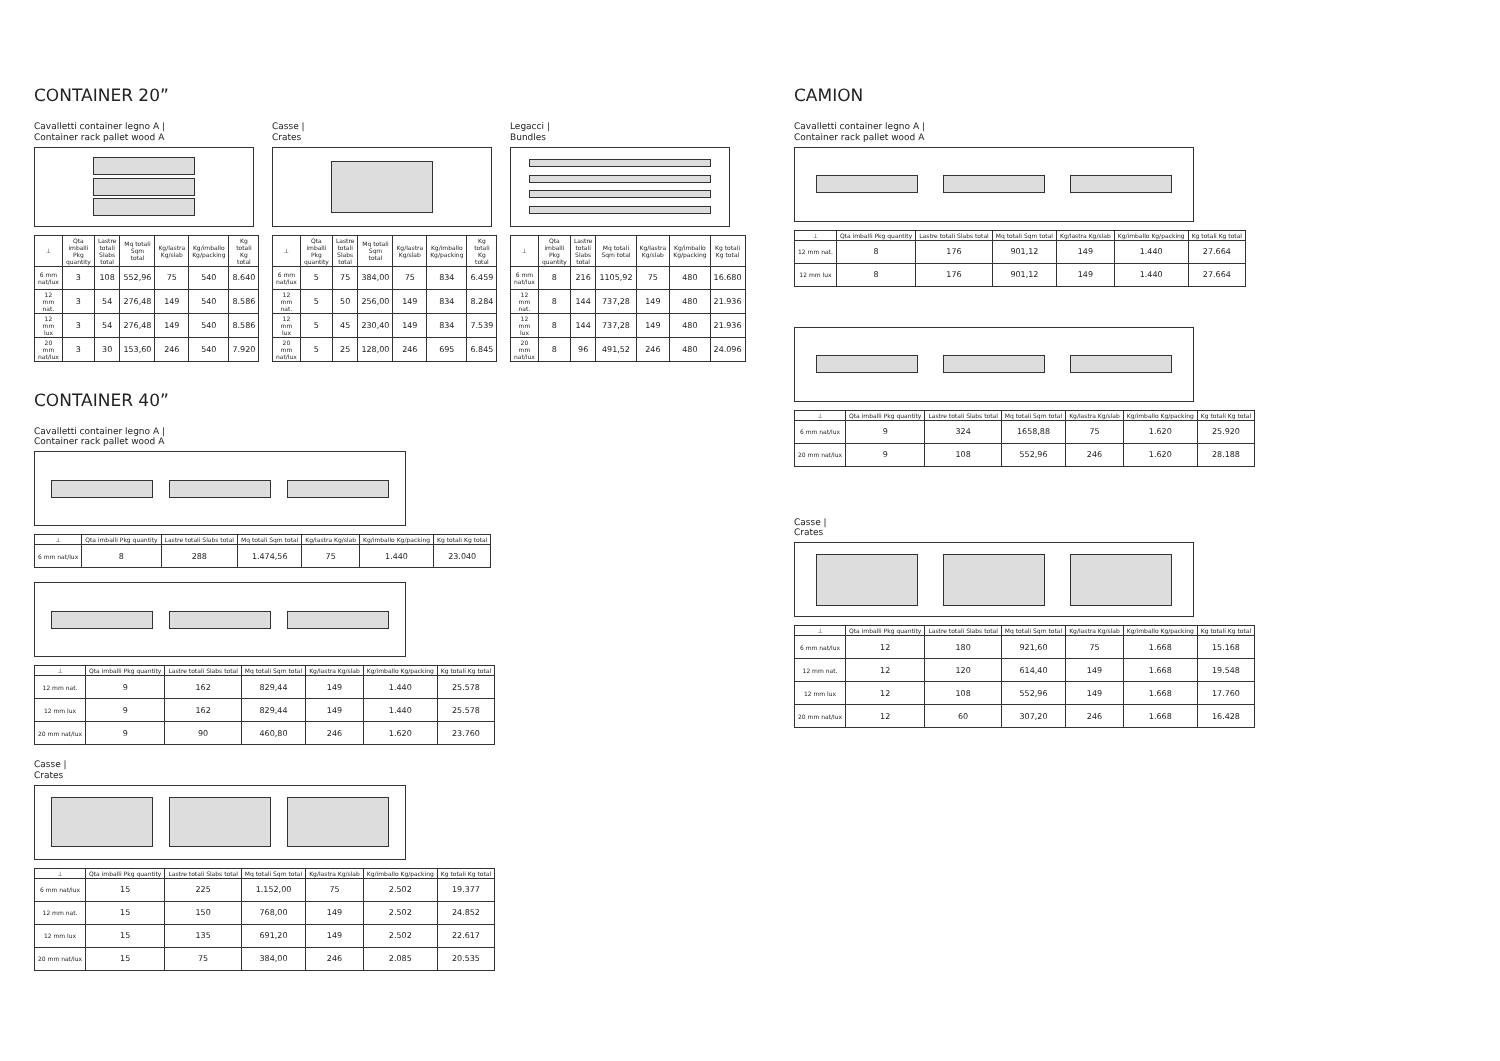CONTAINER 20”
Cavalletti container legno A |
Container rack pallet wood A
| ⊥ | Qta imballi Pkg quantity | Lastre totali Slabs total | Mq totali Sqm total | Kg/lastra Kg/slab | Kg/imballo Kg/packing | Kg totali Kg total |
| --- | --- | --- | --- | --- | --- | --- |
| 6 mm nat/lux | 3 | 108 | 552,96 | 75 | 540 | 8.640 |
| 12 mm nat. | 3 | 54 | 276,48 | 149 | 540 | 8.586 |
| 12 mm lux | 3 | 54 | 276,48 | 149 | 540 | 8.586 |
| 20 mm nat/lux | 3 | 30 | 153,60 | 246 | 540 | 7.920 |
Casse |
Crates
| ⊥ | Qta imballi Pkg quantity | Lastre totali Slabs total | Mq totali Sqm total | Kg/lastra Kg/slab | Kg/imballo Kg/packing | Kg totali Kg total |
| --- | --- | --- | --- | --- | --- | --- |
| 6 mm nat/lux | 5 | 75 | 384,00 | 75 | 834 | 6.459 |
| 12 mm nat. | 5 | 50 | 256,00 | 149 | 834 | 8.284 |
| 12 mm lux | 5 | 45 | 230,40 | 149 | 834 | 7.539 |
| 20 mm nat/lux | 5 | 25 | 128,00 | 246 | 695 | 6.845 |
Legacci |
Bundles
| ⊥ | Qta imballi Pkg quantity | Lastre totali Slabs total | Mq totali Sqm total | Kg/lastra Kg/slab | Kg/imballo Kg/packing | Kg totali Kg total |
| --- | --- | --- | --- | --- | --- | --- |
| 6 mm nat/lux | 8 | 216 | 1105,92 | 75 | 480 | 16.680 |
| 12 mm nat. | 8 | 144 | 737,28 | 149 | 480 | 21.936 |
| 12 mm lux | 8 | 144 | 737,28 | 149 | 480 | 21.936 |
| 20 mm nat/lux | 8 | 96 | 491,52 | 246 | 480 | 24.096 |
CONTAINER 40”
Cavalletti container legno A |
Container rack pallet wood A
| ⊥ | Qta imballi Pkg quantity | Lastre totali Slabs total | Mq totali Sqm total | Kg/lastra Kg/slab | Kg/imballo Kg/packing | Kg totali Kg total |
| --- | --- | --- | --- | --- | --- | --- |
| 6 mm nat/lux | 8 | 288 | 1.474,56 | 75 | 1.440 | 23.040 |
| ⊥ | Qta imballi Pkg quantity | Lastre totali Slabs total | Mq totali Sqm total | Kg/lastra Kg/slab | Kg/imballo Kg/packing | Kg totali Kg total |
| --- | --- | --- | --- | --- | --- | --- |
| 12 mm nat. | 9 | 162 | 829,44 | 149 | 1.440 | 25.578 |
| 12 mm lux | 9 | 162 | 829,44 | 149 | 1.440 | 25.578 |
| 20 mm nat/lux | 9 | 90 | 460,80 | 246 | 1.620 | 23.760 |
Casse |
Crates
| ⊥ | Qta imballi Pkg quantity | Lastre totali Slabs total | Mq totali Sqm total | Kg/lastra Kg/slab | Kg/imballo Kg/packing | Kg totali Kg total |
| --- | --- | --- | --- | --- | --- | --- |
| 6 mm nat/lux | 15 | 225 | 1.152,00 | 75 | 2.502 | 19.377 |
| 12 mm nat. | 15 | 150 | 768,00 | 149 | 2.502 | 24.852 |
| 12 mm lux | 15 | 135 | 691,20 | 149 | 2.502 | 22.617 |
| 20 mm nat/lux | 15 | 75 | 384,00 | 246 | 2.085 | 20.535 |
CAMION
Cavalletti container legno A |
Container rack pallet wood A
| ⊥ | Qta imballi Pkg quantity | Lastre totali Slabs total | Mq totali Sqm total | Kg/lastra Kg/slab | Kg/imballo Kg/packing | Kg totali Kg total |
| --- | --- | --- | --- | --- | --- | --- |
| 12 mm nat. | 8 | 176 | 901,12 | 149 | 1.440 | 27.664 |
| 12 mm lux | 8 | 176 | 901,12 | 149 | 1.440 | 27.664 |
| ⊥ | Qta imballi Pkg quantity | Lastre totali Slabs total | Mq totali Sqm total | Kg/lastra Kg/slab | Kg/imballo Kg/packing | Kg totali Kg total |
| --- | --- | --- | --- | --- | --- | --- |
| 6 mm nat/lux | 9 | 324 | 1658,88 | 75 | 1.620 | 25.920 |
| 20 mm nat/lux | 9 | 108 | 552,96 | 246 | 1.620 | 28.188 |
Casse |
Crates
| ⊥ | Qta imballi Pkg quantity | Lastre totali Slabs total | Mq totali Sqm total | Kg/lastra Kg/slab | Kg/imballo Kg/packing | Kg totali Kg total |
| --- | --- | --- | --- | --- | --- | --- |
| 6 mm nat/lux | 12 | 180 | 921,60 | 75 | 1.668 | 15.168 |
| 12 mm nat. | 12 | 120 | 614,40 | 149 | 1.668 | 19.548 |
| 12 mm lux | 12 | 108 | 552,96 | 149 | 1.668 | 17.760 |
| 20 mm nat/lux | 12 | 60 | 307,20 | 246 | 1.668 | 16.428 |